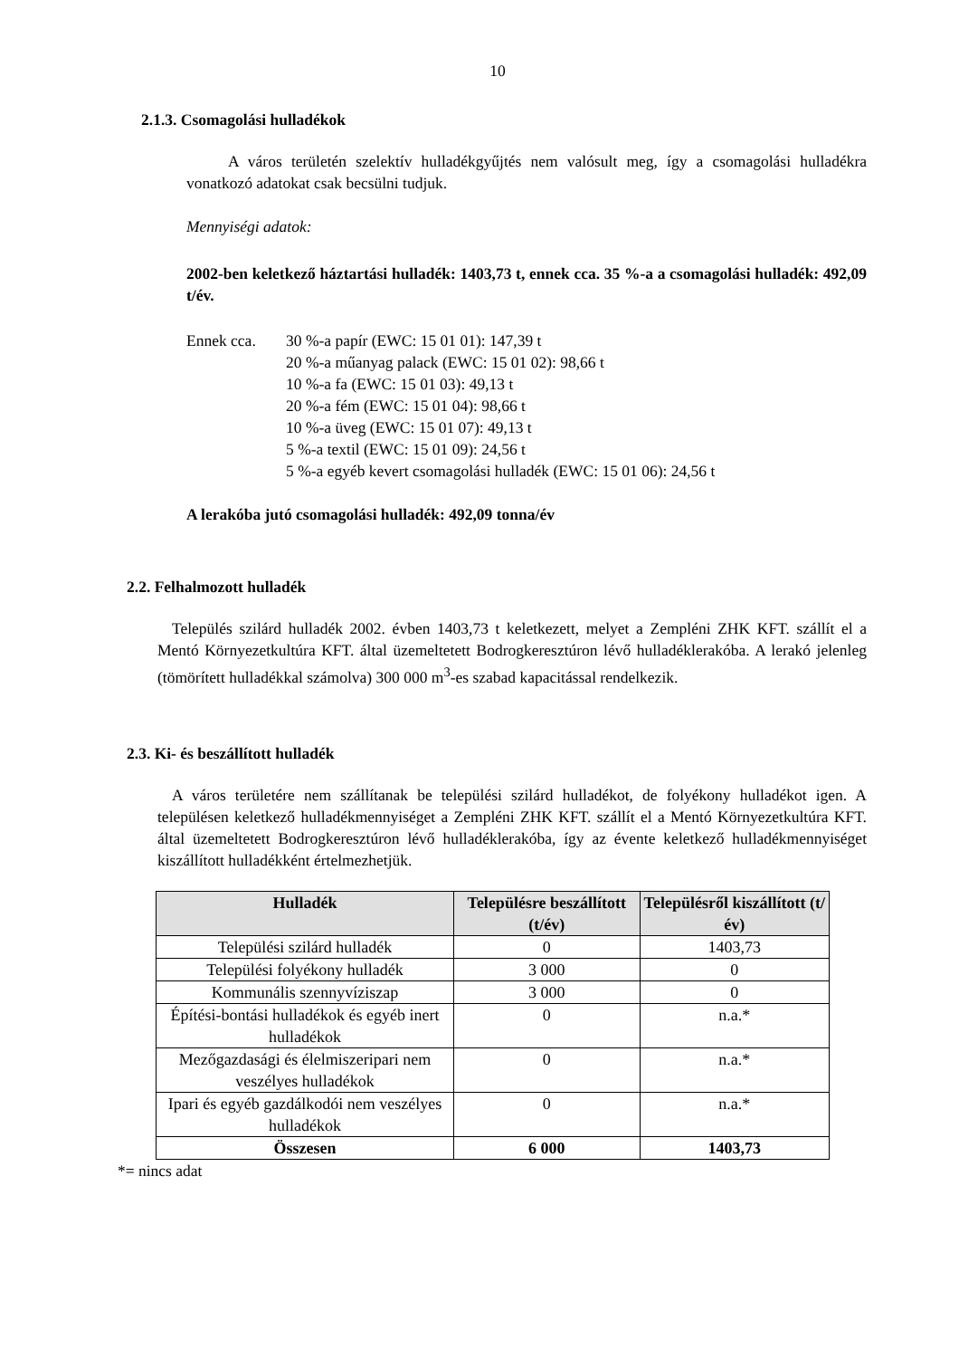10
2.1.3. Csomagolási hulladékok
A város területén szelektív hulladékgyűjtés nem valósult meg, így a csomagolási hulladékra vonatkozó adatokat csak becsülni tudjuk.
Mennyiségi adatok:
2002-ben keletkező háztartási hulladék: 1403,73 t, ennek cca. 35 %-a a csomagolási hulladék: 492,09 t/év.
Ennek cca. 30 %-a papír (EWC: 15 01 01): 147,39 t
20 %-a műanyag palack (EWC: 15 01 02): 98,66 t
10 %-a fa (EWC: 15 01 03): 49,13 t
20 %-a fém (EWC: 15 01 04): 98,66 t
10 %-a üveg (EWC: 15 01 07): 49,13 t
5 %-a textil (EWC: 15 01 09): 24,56 t
5 %-a egyéb kevert csomagolási hulladék (EWC: 15 01 06): 24,56 t
A lerakóba jutó csomagolási hulladék: 492,09 tonna/év
2.2. Felhalmozott hulladék
Település szilárd hulladék 2002. évben 1403,73 t keletkezett, melyet a Zempléni ZHK KFT. szállít el a Mentó Környezetkultúra KFT. által üzemeltetett Bodrogkeresztúron lévő hulladéklerakóba. A lerakó jelenleg (tömörített hulladékkal számolva) 300 000 m<sup>3</sup>-es szabad kapacitással rendelkezik.
2.3. Ki- és beszállított hulladék
A város területére nem szállítanak be települési szilárd hulladékot, de folyékony hulladékot igen. A településen keletkező hulladékmennyiséget a Zempléni ZHK KFT. szállít el a Mentó Környezetkultúra KFT. által üzemeltetett Bodrogkeresztúron lévő hulladéklerakóba, így az évente keletkező hulladékmennyiséget kiszállított hulladékként értelmezhetjük.
| Hulladék | Településre beszállított (t/év) | Településről kiszállított (t/év) |
| --- | --- | --- |
| Települési szilárd hulladék | 0 | 1403,73 |
| Települési folyékony hulladék | 3 000 | 0 |
| Kommunális szennyvíziszap | 3 000 | 0 |
| Építési-bontási hulladékok és egyéb inert hulladékok | 0 | n.a.* |
| Mezőgazdasági és élelmiszeripari nem veszélyes hulladékok | 0 | n.a.* |
| Ipari és egyéb gazdálkodói nem veszélyes hulladékok | 0 | n.a.* |
| Összesen | 6 000 | 1403,73 |
*= nincs adat